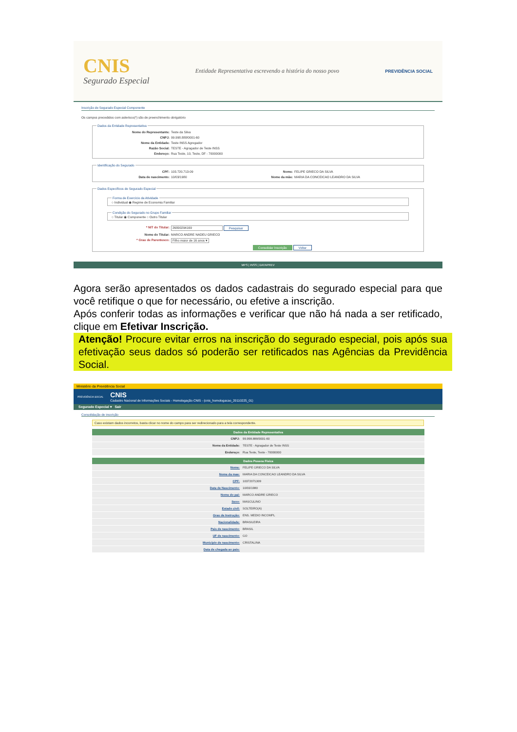CNIS
Segurado Especial
Entidade Representativa escrevendo a história do nosso povo
PREVIDÊNCIA SOCIAL
Inscrição de Segurado Especial Componente
Os campos precedidos com asterisco(*) são de preenchimento obrigatório
Dados da Entidade Representativa
Nome do Representante: Teste da Silva
CNPJ: 99.998.888/0001-60
Nome da Entidade: Teste INSS Agregador
Razão Social: TESTE - Agragador de Teste INSS
Endereço: Rua Teste, 10, Teste, DF - 70000000
Identificação do Segurado
CPF: 103.720.713-09 Nome: FELIPE GRIECO DA SILVA
Data de nascimento: 10/03/1980 Nome da mãe: MARIA DA CONCEICAO LEANDRO DA SILVA
Dados Específicos de Segurado Especial Forma de Exercício da Atividade○ Individual ◉ Regime de Economia Familiar Condição do Segurado no Grupo Familiar○ Titular ◉ Componente ○ Outro Titular
* NIT do Titular: 26800294169 Pesquisar
Nome do Titular: MARCO ANDRE NADEU GRIECO
* Grau de Parentesco: Filho maior de 16 anos ▾
Consolidar Inscrição Voltar
MPS | INSS | DATAPREV
Agora serão apresentados os dados cadastrais do segurado especial para que você retifique o que for necessário, ou efetive a inscrição.
Após conferir todas as informações e verificar que não há nada a ser retificado, clique em Efetivar Inscrição.
Atenção! Procure evitar erros na inscrição do segurado especial, pois após sua efetivação seus dados só poderão ser retificados nas Agências da Previdência Social.
Ministério da Previdência Social
PREVIDÊNCIA SOCIAL
CNIS
Cadastro Nacional de Informações Sociais - Homologação CNIS - (cnis_homologacao_20110225_01)
Segurado Especial ▾ Sair
Consolidação de inscrição
Caso existam dados incorretos, basta clicar no nome do campo para ser redirecionado para a tela correspondente.
| Dados da Entidade Representativa | |
| --- | --- |
| CNPJ: | 99.998.888/0001-60 |
| Nome da Entidade: | TESTE - Agragador de Teste INSS |
| Endereço: | Rua Teste, Teste - 70000000 |
| Dados Pessoa Física | |
| --- | --- |
| Nome: | FELIPE GRIECO DA SILVA |
| Nome da mae: | MARIA DA CONCEICAO LEANDRO DA SILVA |
| CPF: | 10372071309 |
| Data de Nascimento: | 10/03/1980 |
| Nome do pai: | MARCO ANDRE GRIECO |
| Sexo: | MASCULINO |
| Estado civil: | SOLTEIRO(A) |
| Grau de Instrução: | ENS. MEDIO INCOMPL |
| Nacionalidade: | BRASILEIRA |
| Pais de nascimento: | BRASIL |
| UF de nascimento: | GO |
| Municipio de nascimento: | CRISTALINA |
| Data de chegada ao pais: | |